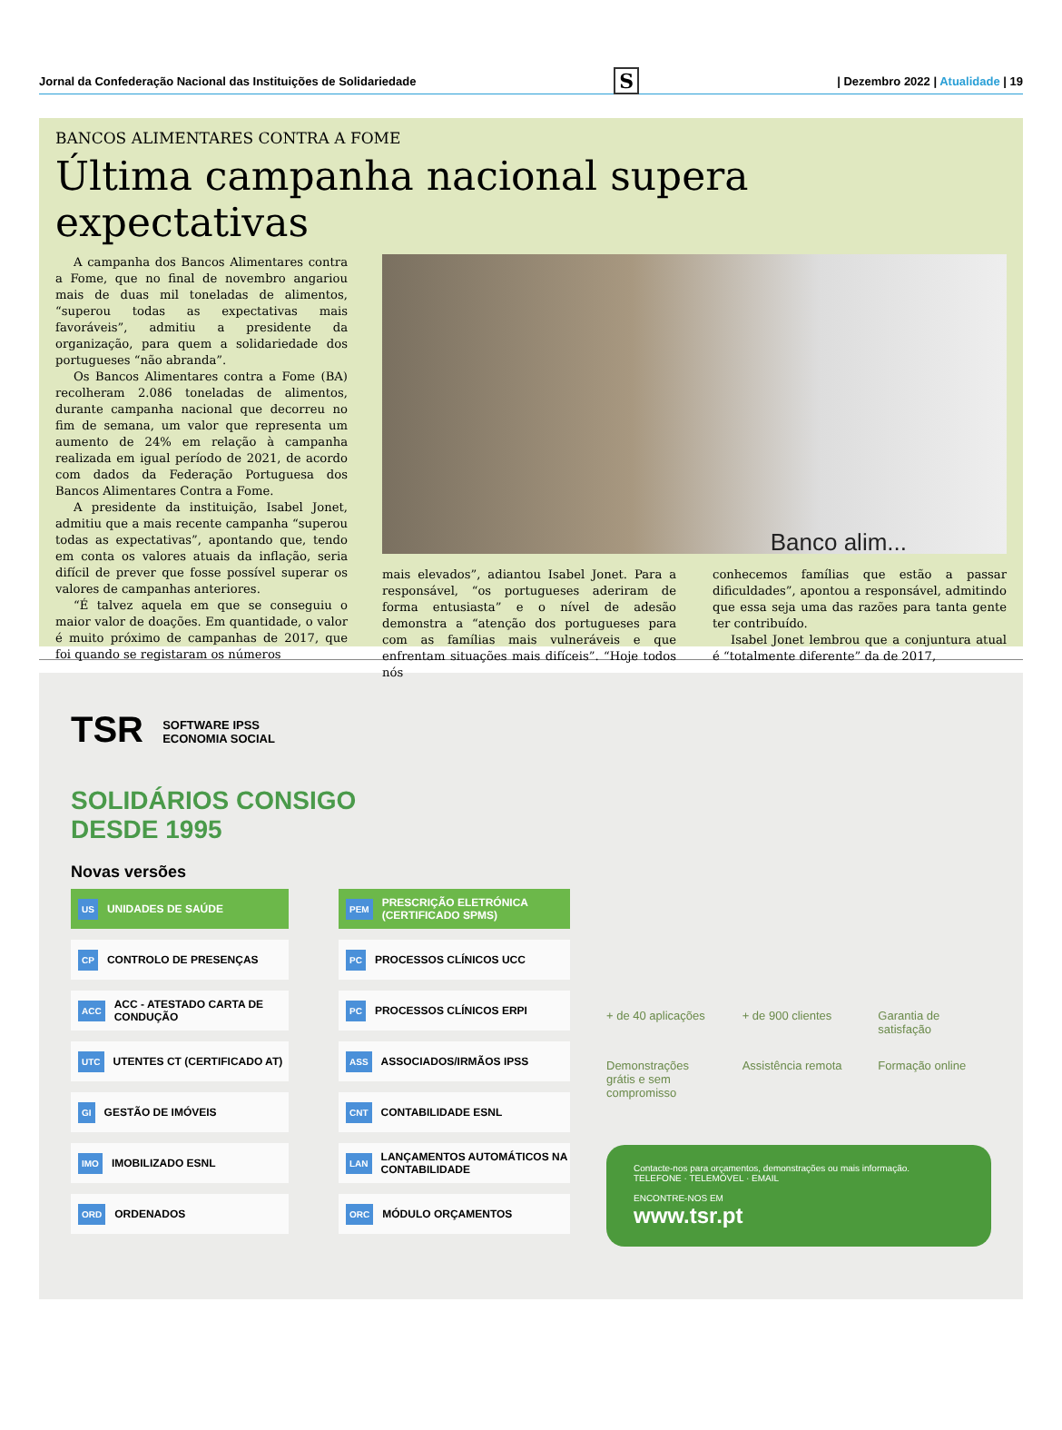Jornal da Confederação Nacional das Instituições de Solidariedade
S
| Dezembro 2022 | Atualidade | 19
BANCOS ALIMENTARES CONTRA A FOME
Última campanha nacional supera expectativas
A campanha dos Bancos Alimentares contra a Fome, que no final de novembro angariou mais de duas mil toneladas de alimentos, “superou todas as expectativas mais favoráveis”, admitiu a presidente da organização, para quem a solidariedade dos portugueses “não abranda”.
Os Bancos Alimentares contra a Fome (BA) recolheram 2.086 toneladas de alimentos, durante campanha nacional que decorreu no fim de semana, um valor que representa um aumento de 24% em relação à campanha realizada em igual período de 2021, de acordo com dados da Federação Portuguesa dos Bancos Alimentares Contra a Fome.
A presidente da instituição, Isabel Jonet, admitiu que a mais recente campanha “superou todas as expectativas”, apontando que, tendo em conta os valores atuais da inflação, seria difícil de prever que fosse possível superar os valores de campanhas anteriores.
“É talvez aquela em que se conseguiu o maior valor de doações. Em quantidade, o valor é muito próximo de campanhas de 2017, que foi quando se registaram os números
Banco alim...
mais elevados”, adiantou Isabel Jonet. Para a responsável, “os portugueses aderiram de forma entusiasta” e o nível de adesão demonstra a “atenção dos portugueses para com as famílias mais vulneráveis e que enfrentam situações mais difíceis”. “Hoje todos nós
conhecemos famílias que estão a passar dificuldades”, apontou a responsável, admitindo que essa seja uma das razões para tanta gente ter contribuído.
Isabel Jonet lembrou que a conjuntura atual é “totalmente diferente” da de 2017,
TSR SOFTWARE IPSS
ECONOMIA SOCIAL
SOLIDÁRIOS CONSIGO
DESDE 1995
Novas versões
US UNIDADES DE SAÚDE
PEM PRESCRIÇÃO ELETRÓNICA (CERTIFICADO SPMS)
CP CONTROLO DE PRESENÇAS
PC PROCESSOS CLÍNICOS UCC
ACC ACC - ATESTADO CARTA DE CONDUÇÃO
PC PROCESSOS CLÍNICOS ERPI
UTC UTENTES CT (CERTIFICADO AT)
ASS ASSOCIADOS/IRMÃOS IPSS
GI GESTÃO DE IMÓVEIS
CNT CONTABILIDADE ESNL
IMO IMOBILIZADO ESNL
LAN LANÇAMENTOS AUTOMÁTICOS NA CONTABILIDADE
ORD ORDENADOS
ORC MÓDULO ORÇAMENTOS
+ de 40 aplicações
+ de 900 clientes
Garantia de satisfação
Demonstrações grátis e sem compromisso
Assistência remota
Formação online
Contacte-nos para orçamentos, demonstrações ou mais informação.
TELEFONE · TELEMÓVEL · EMAIL
ENCONTRE-NOS EM
www.tsr.pt